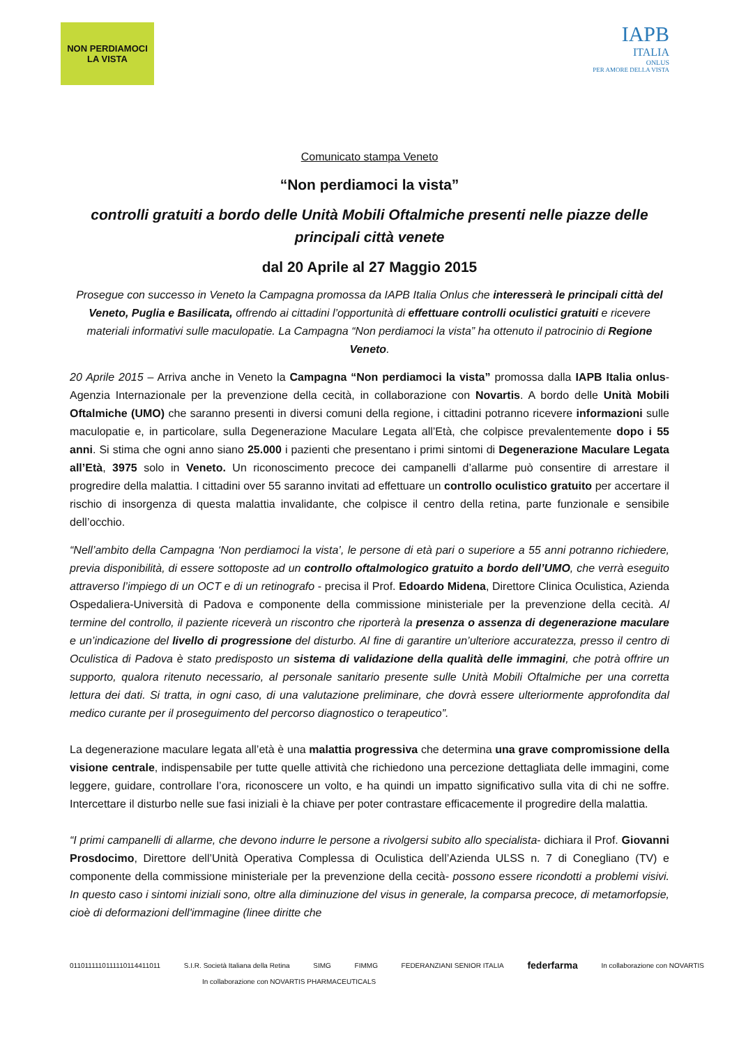NON PERDIAMOCI
LA VISTA
IAPB
ITALIA
ONLUS
PER AMORE DELLA VISTA
Comunicato stampa Veneto
“Non perdiamoci la vista”
controlli gratuiti a bordo delle Unità Mobili Oftalmiche presenti nelle piazze delle principali città venete
dal 20 Aprile al 27 Maggio 2015
Prosegue con successo in Veneto la Campagna promossa da IAPB Italia Onlus che interesserà le principali città del Veneto, Puglia e Basilicata, offrendo ai cittadini l’opportunità di effettuare controlli oculistici gratuiti e ricevere materiali informativi sulle maculopatie. La Campagna “Non perdiamoci la vista” ha ottenuto il patrocinio di Regione Veneto.
20 Aprile 2015 – Arriva anche in Veneto la Campagna “Non perdiamoci la vista” promossa dalla IAPB Italia onlus-Agenzia Internazionale per la prevenzione della cecità, in collaborazione con Novartis. A bordo delle Unità Mobili Oftalmiche (UMO) che saranno presenti in diversi comuni della regione, i cittadini potranno ricevere informazioni sulle maculopatie e, in particolare, sulla Degenerazione Maculare Legata all’Età, che colpisce prevalentemente dopo i 55 anni. Si stima che ogni anno siano 25.000 i pazienti che presentano i primi sintomi di Degenerazione Maculare Legata all’Età, 3975 solo in Veneto. Un riconoscimento precoce dei campanelli d’allarme può consentire di arrestare il progredire della malattia. I cittadini over 55 saranno invitati ad effettuare un controllo oculistico gratuito per accertare il rischio di insorgenza di questa malattia invalidante, che colpisce il centro della retina, parte funzionale e sensibile dell’occhio.
“Nell’ambito della Campagna ‘Non perdiamoci la vista’, le persone di età pari o superiore a 55 anni potranno richiedere, previa disponibilità, di essere sottoposte ad un controllo oftalmologico gratuito a bordo dell’UMO, che verrà eseguito attraverso l’impiego di un OCT e di un retinografo - precisa il Prof. Edoardo Midena, Direttore Clinica Oculistica, Azienda Ospedaliera-Università di Padova e componente della commissione ministeriale per la prevenzione della cecità. Al termine del controllo, il paziente riceverà un riscontro che riporterà la presenza o assenza di degenerazione maculare e un’indicazione del livello di progressione del disturbo. Al fine di garantire un’ulteriore accuratezza, presso il centro di Oculistica di Padova è stato predisposto un sistema di validazione della qualità delle immagini, che potrà offrire un supporto, qualora ritenuto necessario, al personale sanitario presente sulle Unità Mobili Oftalmiche per una corretta lettura dei dati. Si tratta, in ogni caso, di una valutazione preliminare, che dovrà essere ulteriormente approfondita dal medico curante per il proseguimento del percorso diagnostico o terapeutico”.
La degenerazione maculare legata all’età è una malattia progressiva che determina una grave compromissione della visione centrale, indispensabile per tutte quelle attività che richiedono una percezione dettagliata delle immagini, come leggere, guidare, controllare l’ora, riconoscere un volto, e ha quindi un impatto significativo sulla vita di chi ne soffre. Intercettare il disturbo nelle sue fasi iniziali è la chiave per poter contrastare efficacemente il progredire della malattia.
“I primi campanelli di allarme, che devono indurre le persone a rivolgersi subito allo specialista- dichiara il Prof. Giovanni Prosdocimo, Direttore dell’Unità Operativa Complessa di Oculistica dell’Azienda ULSS n. 7 di Conegliano (TV) e componente della commissione ministeriale per la prevenzione della cecità- possono essere ricondotti a problemi visivi. In questo caso i sintomi iniziali sono, oltre alla diminuzione del visus in generale, la comparsa precoce, di metamorfopsie, cioè di deformazioni dell'immagine (linee diritte che
0110111110111110114411011 S.I.R. Società Italiana della Retina SIMG FIMMG FEDERANZIANI SENIOR ITALIA federfarma In collaborazione con NOVARTIS
In collaborazione con NOVARTIS PHARMACEUTICALS